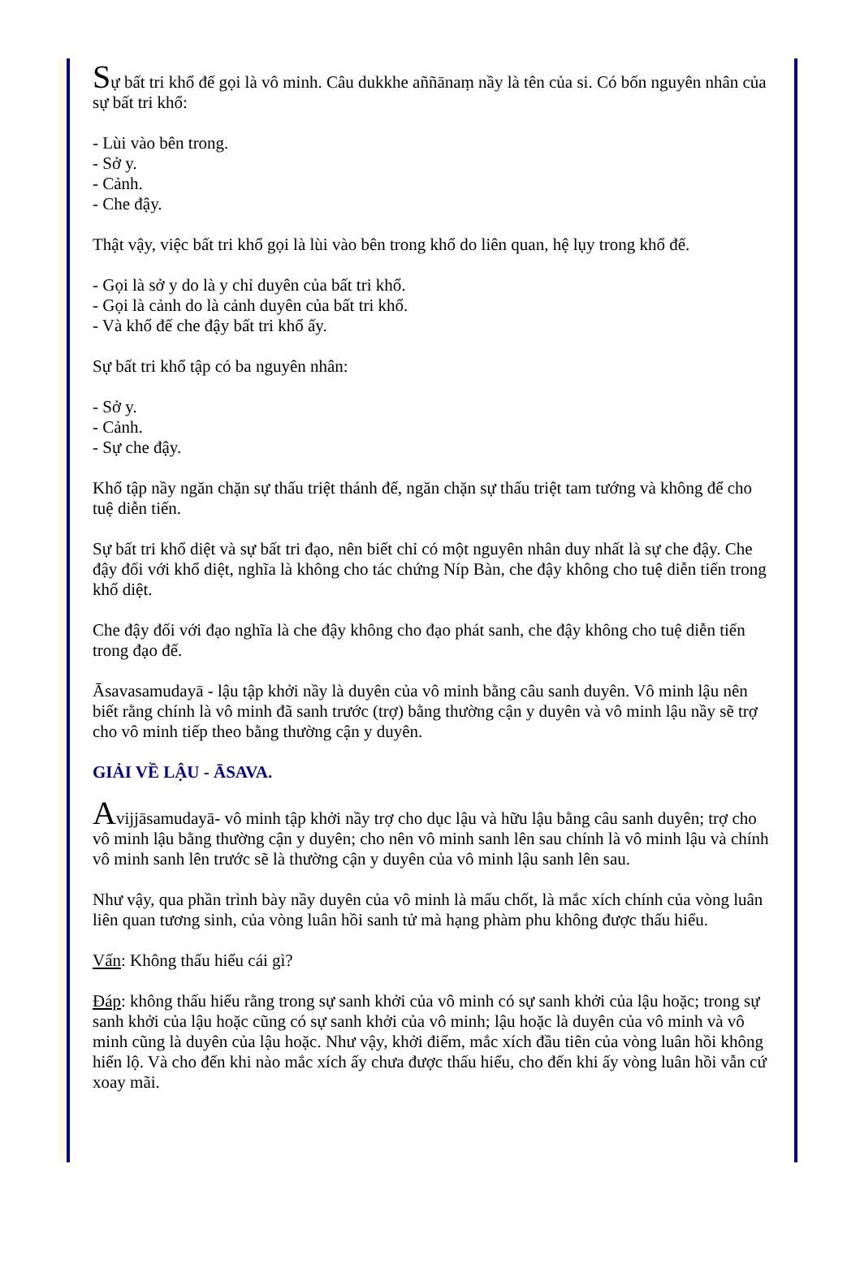Sự bất tri khổ đế gọi là vô minh. Câu dukkhe aññānaṃ nầy là tên của si. Có bốn nguyên nhân của sự bất tri khổ:
- Lùi vào bên trong.
- Sở y.
- Cảnh.
- Che đậy.
Thật vậy, việc bất tri khổ gọi là lùi vào bên trong khổ do liên quan, hệ lụy trong khổ đế.
- Gọi là sở y do là y chỉ duyên của bất tri khổ.
- Gọi là cảnh do là cảnh duyên của bất tri khổ.
- Và khổ đế che đậy bất tri khổ ấy.
Sự bất tri khổ tập có ba nguyên nhân:
- Sở y.
- Cảnh.
- Sự che đậy.
Khổ tập nầy ngăn chặn sự thấu triệt thánh đế, ngăn chặn sự thấu triệt tam tướng và không để cho tuệ diễn tiến.
Sự bất tri khổ diệt và sự bất tri đạo, nên biết chỉ có một nguyên nhân duy nhất là sự che đậy. Che đậy đối với khổ diệt, nghĩa là không cho tác chứng Níp Bàn, che đậy không cho tuệ diễn tiến trong khổ diệt.
Che đậy đối với đạo nghĩa là che đậy không cho đạo phát sanh, che đậy không cho tuệ diễn tiến trong đạo đế.
Āsavasamudayā - lậu tập khởi nầy là duyên của vô minh bằng câu sanh duyên. Vô minh lậu nên biết rằng chính là vô minh đã sanh trước (trợ) bằng thường cận y duyên và vô minh lậu nầy sẽ trợ cho vô minh tiếp theo bằng thường cận y duyên.
GIẢI VỀ LẬU - ĀSAVA.
Avijjāsamudayā- vô minh tập khởi nầy trợ cho dục lậu và hữu lậu bằng câu sanh duyên; trợ cho vô minh lậu bằng thường cận y duyên; cho nên vô minh sanh lên sau chính là vô minh lậu và chính vô minh sanh lên trước sẽ là thường cận y duyên của vô minh lậu sanh lên sau.
Như vậy, qua phần trình bày nầy duyên của vô minh là mấu chốt, là mắc xích chính của vòng luân liên quan tương sinh, của vòng luân hồi sanh tử mà hạng phàm phu không được thấu hiểu.
Vấn: Không thấu hiểu cái gì?
Đáp: không thấu hiểu rằng trong sự sanh khởi của vô minh có sự sanh khởi của lậu hoặc; trong sự sanh khởi của lậu hoặc cũng có sự sanh khởi của vô minh; lậu hoặc là duyên của vô minh và vô minh cũng là duyên của lậu hoặc. Như vậy, khởi điểm, mắc xích đầu tiên của vòng luân hồi không hiển lộ. Và cho đến khi nào mắc xích ấy chưa được thấu hiểu, cho đến khi ấy vòng luân hồi vẫn cứ xoay mãi.